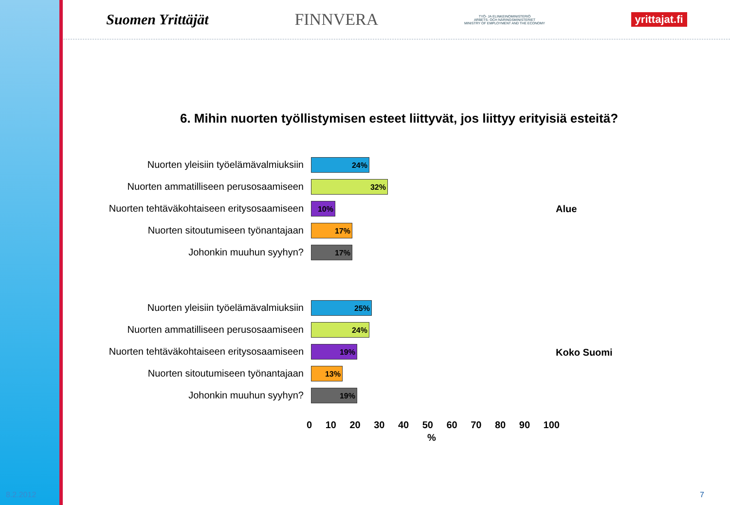Suomen Yrittäjät FINNVERA TYÖ- JA ELINKEINOMINISTERIÖ
ARBETS- OCH NÄRINGSMINISTERIET
MINISTRY OF EMPLOYMENT AND THE ECONOMY yrittajat.fi
6. Mihin nuorten työllistymisen esteet liittyvät, jos liittyy erityisiä esteitä?
Nuorten yleisiin työelämävalmiuksiin
24%
Nuorten ammatilliseen perusosaamiseen
32%
Nuorten tehtäväkohtaiseen eritysosaamiseen
10%
Nuorten sitoutumiseen työnantajaan
17%
Johonkin muuhun syyhyn?
17%
Alue
Nuorten yleisiin työelämävalmiuksiin
25%
Nuorten ammatilliseen perusosaamiseen
24%
Nuorten tehtäväkohtaiseen eritysosaamiseen
19%
Nuorten sitoutumiseen työnantajaan
13%
Johonkin muuhun syyhyn?
19%
Koko Suomi
0 10 20 30 40 50 60 70 80 90 100
%
8.2.2012 7